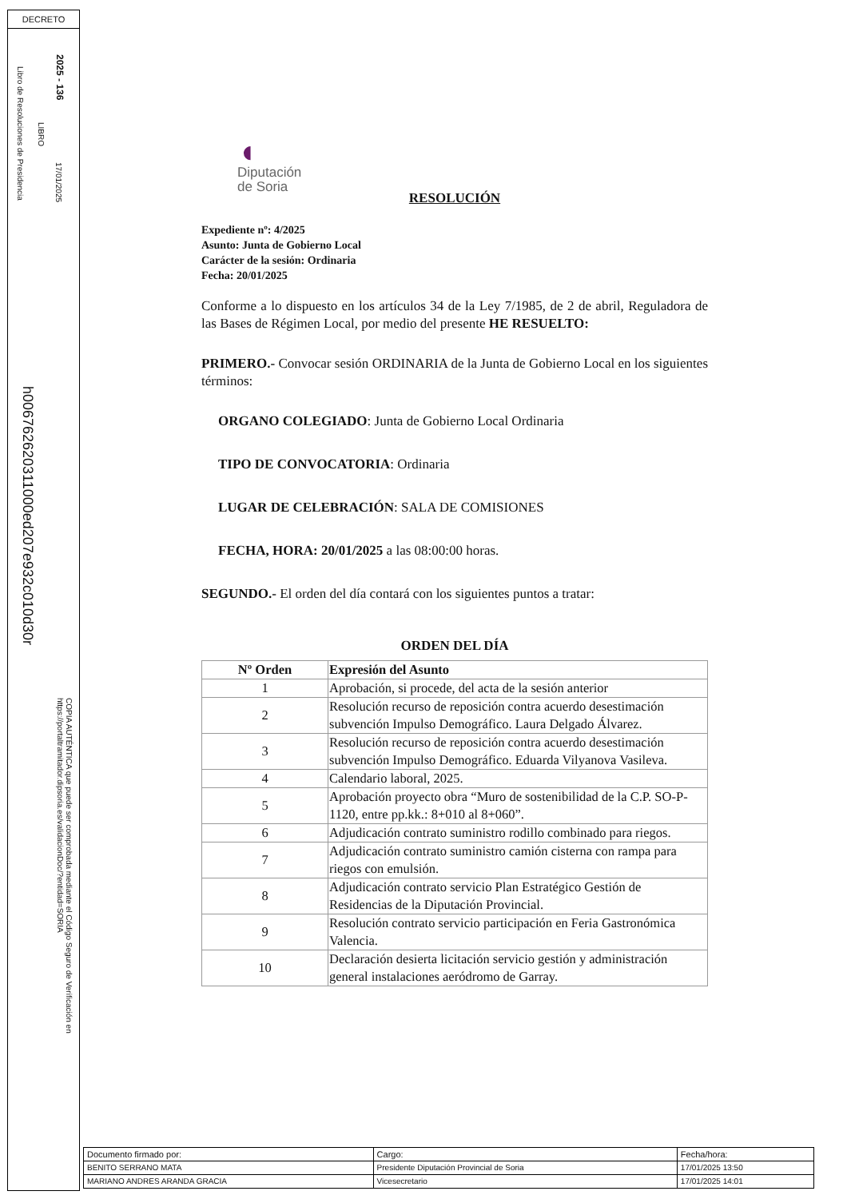DECRETO
2025 - 136
17/01/2025
LIBRO
Libro de Resoluciones de Presidencia
h006762620311000ed207e932c010d30r
COPIA AUTÉNTICA que puede ser comprobada mediante el Código Seguro de Verificación en https://portaltramitador.dipsoria.es/validacionDoc/?entidad=SORIA
◖
Diputación
de Soria
RESOLUCIÓN
Expediente nº: 4/2025
Asunto: Junta de Gobierno Local
Carácter de la sesión: Ordinaria
Fecha: 20/01/2025
Conforme a lo dispuesto en los artículos 34 de la Ley 7/1985, de 2 de abril, Reguladora de las Bases de Régimen Local, por medio del presente HE RESUELTO:
PRIMERO.- Convocar sesión ORDINARIA de la Junta de Gobierno Local en los siguientes términos:
ORGANO COLEGIADO: Junta de Gobierno Local Ordinaria
TIPO DE CONVOCATORIA: Ordinaria
LUGAR DE CELEBRACIÓN: SALA DE COMISIONES
FECHA, HORA: 20/01/2025 a las 08:00:00 horas.
SEGUNDO.- El orden del día contará con los siguientes puntos a tratar:
ORDEN DEL DÍA
| Nº Orden | Expresión del Asunto |
| --- | --- |
| 1 | Aprobación, si procede, del acta de la sesión anterior |
| 2 | Resolución recurso de reposición contra acuerdo desestimación subvención Impulso Demográfico. Laura Delgado Álvarez. |
| 3 | Resolución recurso de reposición contra acuerdo desestimación subvención Impulso Demográfico. Eduarda Vilyanova Vasileva. |
| 4 | Calendario laboral, 2025. |
| 5 | Aprobación proyecto obra “Muro de sostenibilidad de la C.P. SO-P-1120, entre pp.kk.: 8+010 al 8+060”. |
| 6 | Adjudicación contrato suministro rodillo combinado para riegos. |
| 7 | Adjudicación contrato suministro camión cisterna con rampa para riegos con emulsión. |
| 8 | Adjudicación contrato servicio Plan Estratégico Gestión de Residencias de la Diputación Provincial. |
| 9 | Resolución contrato servicio participación en Feria Gastronómica Valencia. |
| 10 | Declaración desierta licitación servicio gestión y administración general instalaciones aeródromo de Garray. |
| Documento firmado por: | Cargo: | Fecha/hora: |
| BENITO SERRANO MATA | Presidente Diputación Provincial de Soria | 17/01/2025 13:50 |
| MARIANO ANDRES ARANDA GRACIA | Vicesecretario | 17/01/2025 14:01 |